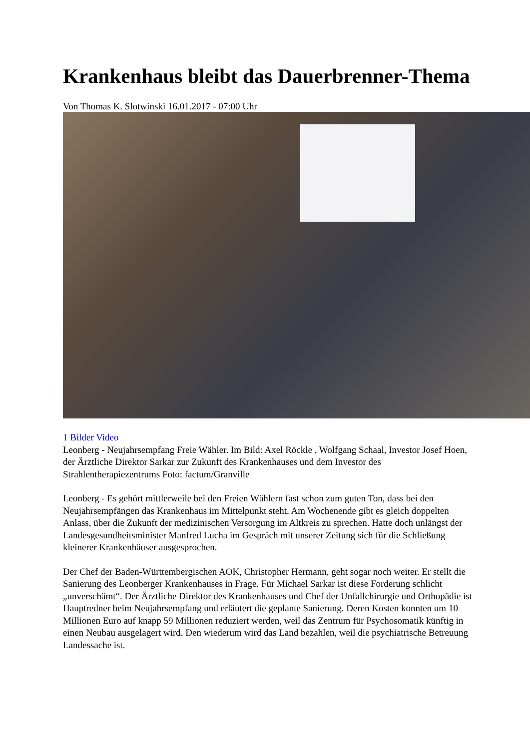Krankenhaus bleibt das Dauerbrenner-Thema
Von Thomas K. Slotwinski 16.01.2017 - 07:00 Uhr
1 Bilder Video
Leonberg - Neujahrsempfang Freie Wähler. Im Bild: Axel Röckle , Wolfgang Schaal, Investor Josef Hoen, der Ärztliche Direktor Sarkar zur Zukunft des Krankenhauses und dem Investor des Strahlentherapiezentrums Foto: factum/Granville
Leonberg - Es gehört mittlerweile bei den Freien Wählern fast schon zum guten Ton, dass bei den Neujahrsempfängen das Krankenhaus im Mittelpunkt steht. Am Wochenende gibt es gleich doppelten Anlass, über die Zukunft der medizinischen Versorgung im Altkreis zu sprechen. Hatte doch unlängst der Landesgesundheitsminister Manfred Lucha im Gespräch mit unserer Zeitung sich für die Schließung kleinerer Krankenhäuser ausgesprochen.
Der Chef der Baden-Württembergischen AOK, Christopher Hermann, geht sogar noch weiter. Er stellt die Sanierung des Leonberger Krankenhauses in Frage. Für Michael Sarkar ist diese Forderung schlicht „unverschämt“. Der Ärztliche Direktor des Krankenhauses und Chef der Unfallchirurgie und Orthopädie ist Hauptredner beim Neujahrsempfang und erläutert die geplante Sanierung. Deren Kosten konnten um 10 Millionen Euro auf knapp 59 Millionen reduziert werden, weil das Zentrum für Psychosomatik künftig in einen Neubau ausgelagert wird. Den wiederum wird das Land bezahlen, weil die psychiatrische Betreuung Landessache ist.